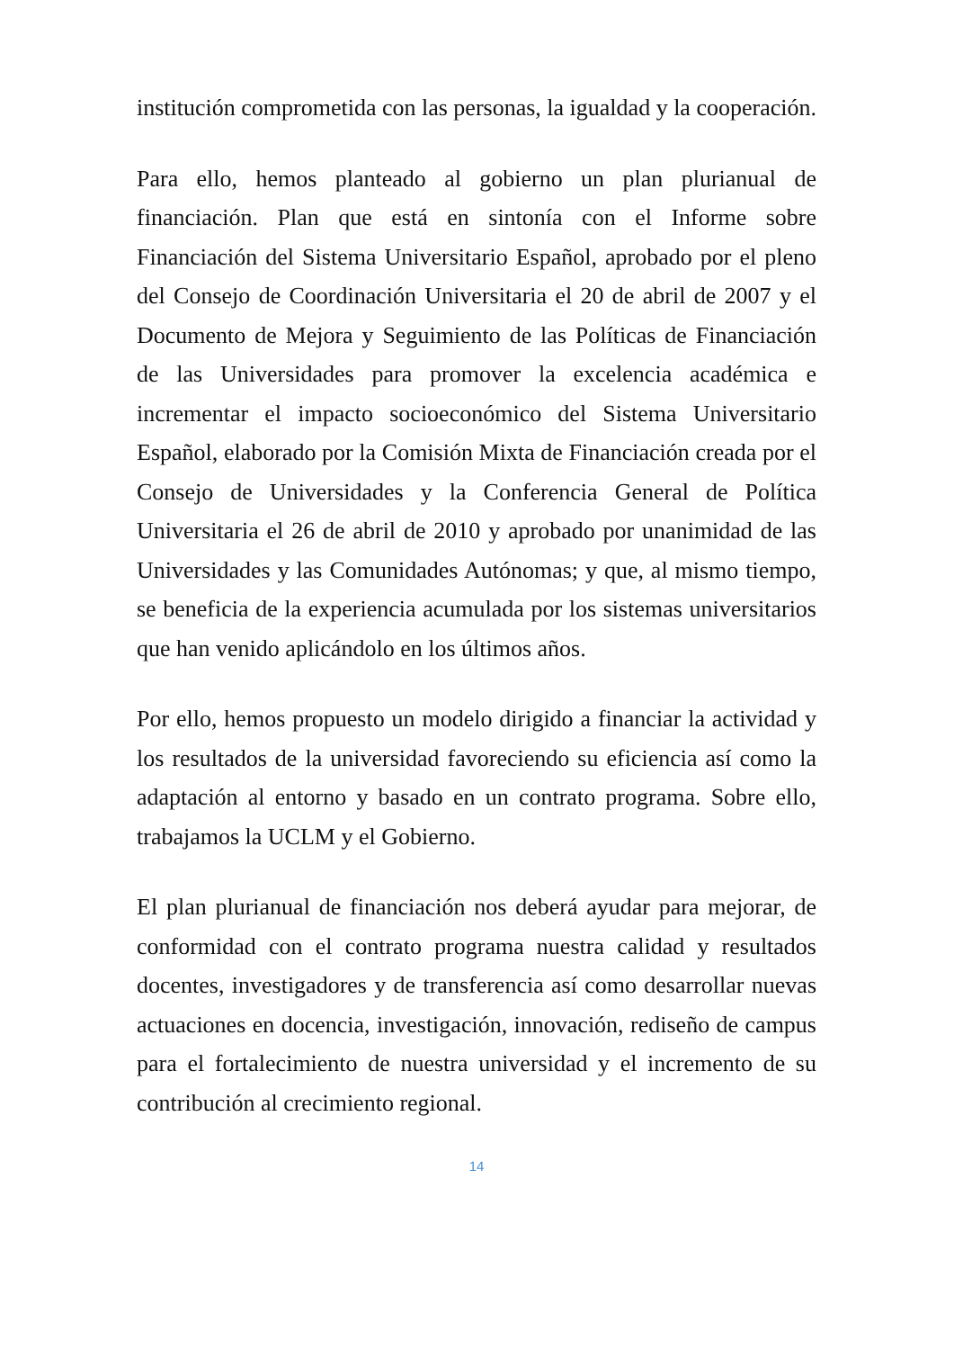institución comprometida con las personas, la igualdad y la cooperación.
Para ello, hemos planteado al gobierno un plan plurianual de financiación. Plan que está en sintonía con el Informe sobre Financiación del Sistema Universitario Español, aprobado por el pleno del Consejo de Coordinación Universitaria el 20 de abril de 2007 y el Documento de Mejora y Seguimiento de las Políticas de Financiación de las Universidades para promover la excelencia académica e incrementar el impacto socioeconómico del Sistema Universitario Español, elaborado por la Comisión Mixta de Financiación creada por el Consejo de Universidades y la Conferencia General de Política Universitaria el 26 de abril de 2010 y aprobado por unanimidad de las Universidades y las Comunidades Autónomas; y que, al mismo tiempo, se beneficia de la experiencia acumulada por los sistemas universitarios que han venido aplicándolo en los últimos años.
Por ello, hemos propuesto un modelo dirigido a financiar la actividad y los resultados de la universidad favoreciendo su eficiencia así como la adaptación al entorno y basado en un contrato programa. Sobre ello, trabajamos la UCLM y el Gobierno.
El plan plurianual de financiación nos deberá ayudar para mejorar, de conformidad con el contrato programa nuestra calidad y resultados docentes, investigadores y de transferencia así como desarrollar nuevas actuaciones en docencia, investigación, innovación, rediseño de campus para el fortalecimiento de nuestra universidad y el incremento de su contribución al crecimiento regional.
14